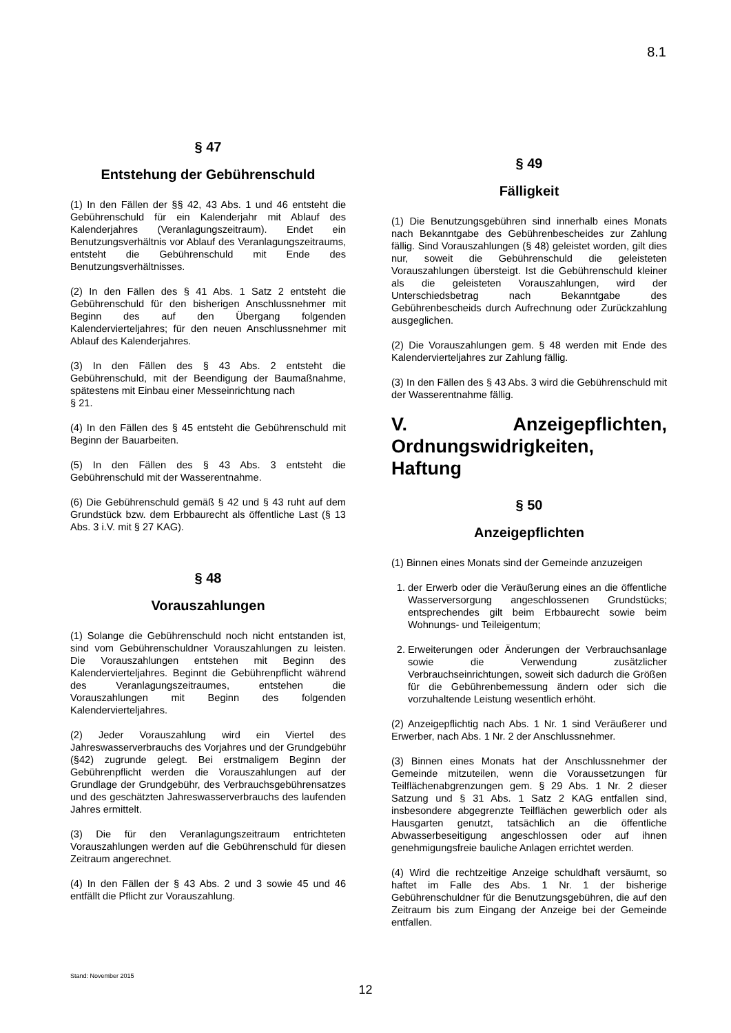8.1
§ 47
Entstehung der Gebührenschuld
(1) In den Fällen der §§ 42, 43 Abs. 1 und 46 entsteht die Gebührenschuld für ein Kalenderjahr mit Ablauf des Kalenderjahres (Veranlagungszeitraum). Endet ein Benutzungsverhältnis vor Ablauf des Veranlagungszeitraums, entsteht die Gebührenschuld mit Ende des Benutzungsverhältnisses.
(2) In den Fällen des § 41 Abs. 1 Satz 2 entsteht die Gebührenschuld für den bisherigen Anschlussnehmer mit Beginn des auf den Übergang folgenden Kalendervierteljahres; für den neuen Anschlussnehmer mit Ablauf des Kalenderjahres.
(3) In den Fällen des § 43 Abs. 2 entsteht die Gebührenschuld, mit der Beendigung der Baumaßnahme, spätestens mit Einbau einer Messeinrichtung nach
§ 21.
(4) In den Fällen des § 45 entsteht die Gebührenschuld mit Beginn der Bauarbeiten.
(5) In den Fällen des § 43 Abs. 3 entsteht die Gebührenschuld mit der Wasserentnahme.
(6) Die Gebührenschuld gemäß § 42 und § 43 ruht auf dem Grundstück bzw. dem Erbbaurecht als öffentliche Last (§ 13 Abs. 3 i.V. mit § 27 KAG).
§ 48
Vorauszahlungen
(1) Solange die Gebührenschuld noch nicht entstanden ist, sind vom Gebührenschuldner Vorauszahlungen zu leisten. Die Vorauszahlungen entstehen mit Beginn des Kalendervierteljahres. Beginnt die Gebührenpflicht während des Veranlagungszeitraumes, entstehen die Vorauszahlungen mit Beginn des folgenden Kalendervierteljahres.
(2) Jeder Vorauszahlung wird ein Viertel des Jahreswasserverbrauchs des Vorjahres und der Grundgebühr (§42) zugrunde gelegt. Bei erstmaligem Beginn der Gebührenpflicht werden die Vorauszahlungen auf der Grundlage der Grundgebühr, des Verbrauchsgebührensatzes und des geschätzten Jahreswasserverbrauchs des laufenden Jahres ermittelt.
(3) Die für den Veranlagungszeitraum entrichteten Vorauszahlungen werden auf die Gebührenschuld für diesen Zeitraum angerechnet.
(4) In den Fällen der § 43 Abs. 2 und 3 sowie 45 und 46 entfällt die Pflicht zur Vorauszahlung.
§ 49
Fälligkeit
(1) Die Benutzungsgebühren sind innerhalb eines Monats nach Bekanntgabe des Gebührenbescheides zur Zahlung fällig. Sind Vorauszahlungen (§ 48) geleistet worden, gilt dies nur, soweit die Gebührenschuld die geleisteten Vorauszahlungen übersteigt. Ist die Gebührenschuld kleiner als die geleisteten Vorauszahlungen, wird der Unterschiedsbetrag nach Bekanntgabe des Gebührenbescheids durch Aufrechnung oder Zurückzahlung ausgeglichen.
(2) Die Vorauszahlungen gem. § 48 werden mit Ende des Kalendervierteljahres zur Zahlung fällig.
(3) In den Fällen des § 43 Abs. 3 wird die Gebührenschuld mit der Wasserentnahme fällig.
V. Anzeigepflichten, Ordnungswidrigkeiten, Haftung
§ 50
Anzeigepflichten
(1) Binnen eines Monats sind der Gemeinde anzuzeigen
1. der Erwerb oder die Veräußerung eines an die öffentliche Wasserversorgung angeschlossenen Grundstücks; entsprechendes gilt beim Erbbaurecht sowie beim Wohnungs- und Teileigentum;
2. Erweiterungen oder Änderungen der Verbrauchsanlage sowie die Verwendung zusätzlicher Verbrauchseinrichtungen, soweit sich dadurch die Größen für die Gebührenbemessung ändern oder sich die vorzuhaltende Leistung wesentlich erhöht.
(2) Anzeigepflichtig nach Abs. 1 Nr. 1 sind Veräußerer und Erwerber, nach Abs. 1 Nr. 2 der Anschlussnehmer.
(3) Binnen eines Monats hat der Anschlussnehmer der Gemeinde mitzuteilen, wenn die Voraussetzungen für Teilflächenabgrenzungen gem. § 29 Abs. 1 Nr. 2 dieser Satzung und § 31 Abs. 1 Satz 2 KAG entfallen sind, insbesondere abgegrenzte Teilflächen gewerblich oder als Hausgarten genutzt, tatsächlich an die öffentliche Abwasserbeseitigung angeschlossen oder auf ihnen genehmigungsfreie bauliche Anlagen errichtet werden.
(4) Wird die rechtzeitige Anzeige schuldhaft versäumt, so haftet im Falle des Abs. 1 Nr. 1 der bisherige Gebührenschuldner für die Benutzungsgebühren, die auf den Zeitraum bis zum Eingang der Anzeige bei der Gemeinde entfallen.
Stand: November 2015
12